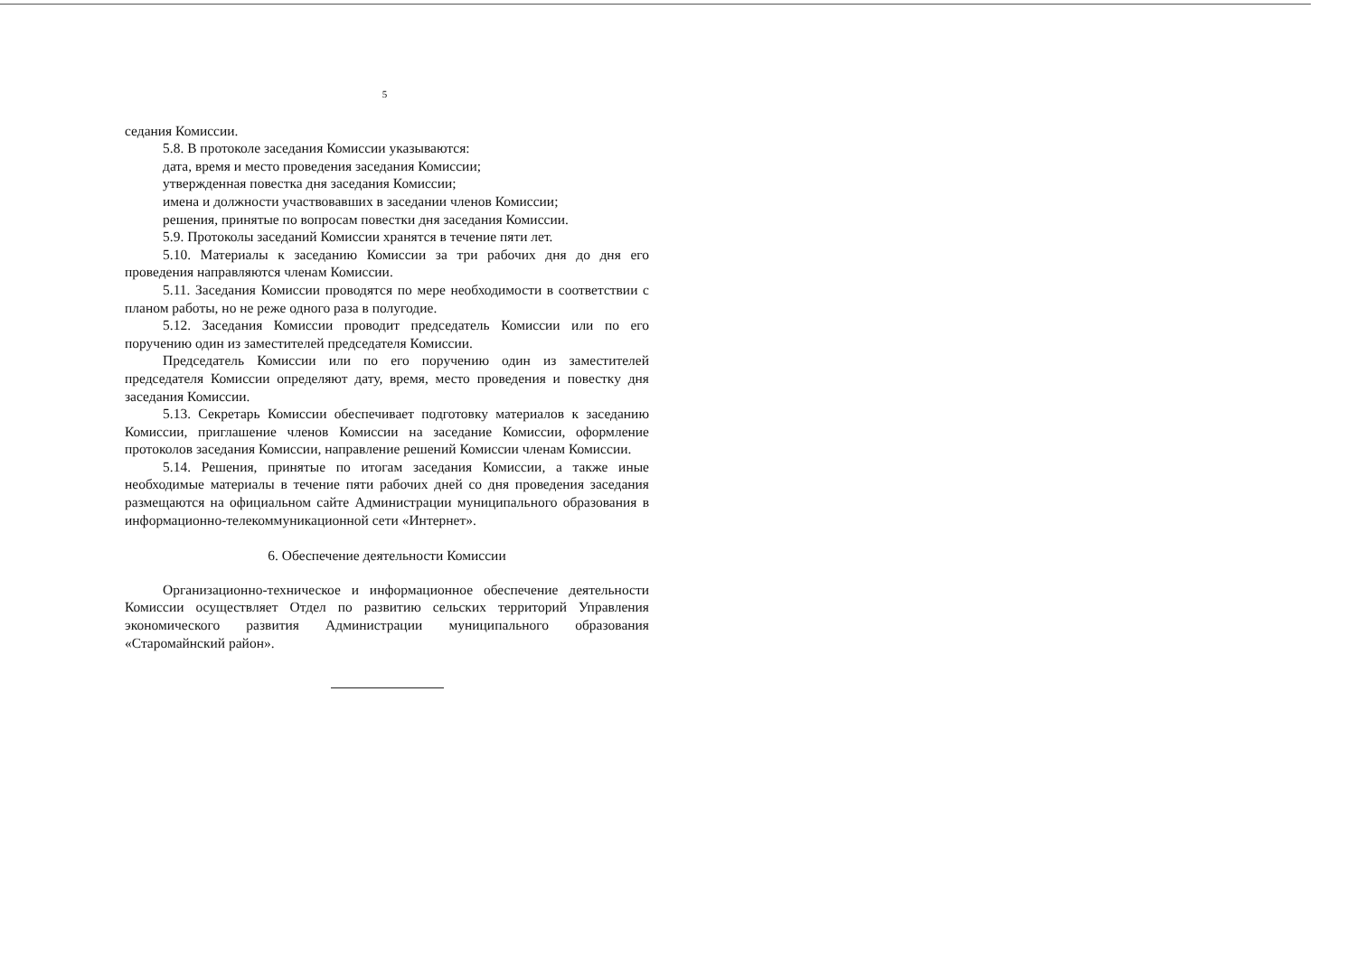5
седания Комиссии.
5.8. В протоколе заседания Комиссии указываются:
дата, время и место проведения заседания Комиссии;
утвержденная повестка дня заседания Комиссии;
имена и должности участвовавших в заседании членов Комиссии;
решения, принятые по вопросам повестки дня заседания Комиссии.
5.9. Протоколы заседаний Комиссии хранятся в течение пяти лет.
5.10. Материалы к заседанию Комиссии за три рабочих дня до дня его проведения направляются членам Комиссии.
5.11. Заседания Комиссии проводятся по мере необходимости в соответствии с планом работы, но не реже одного раза в полугодие.
5.12. Заседания Комиссии проводит председатель Комиссии или по его поручению один из заместителей председателя Комиссии.
Председатель Комиссии или по его поручению один из заместителей председателя Комиссии определяют дату, время, место проведения и повестку дня заседания Комиссии.
5.13. Секретарь Комиссии обеспечивает подготовку материалов к заседанию Комиссии, приглашение членов Комиссии на заседание Комиссии, оформление протоколов заседания Комиссии, направление решений Комиссии членам Комиссии.
5.14. Решения, принятые по итогам заседания Комиссии, а также иные необходимые материалы в течение пяти рабочих дней со дня проведения заседания размещаются на официальном сайте Администрации муниципального образования в информационно-телекоммуникационной сети «Интернет».
6. Обеспечение деятельности Комиссии
Организационно-техническое и информационное обеспечение деятельности Комиссии осуществляет Отдел по развитию сельских территорий Управления экономического развития Администрации муниципального образования «Старомайнский район».